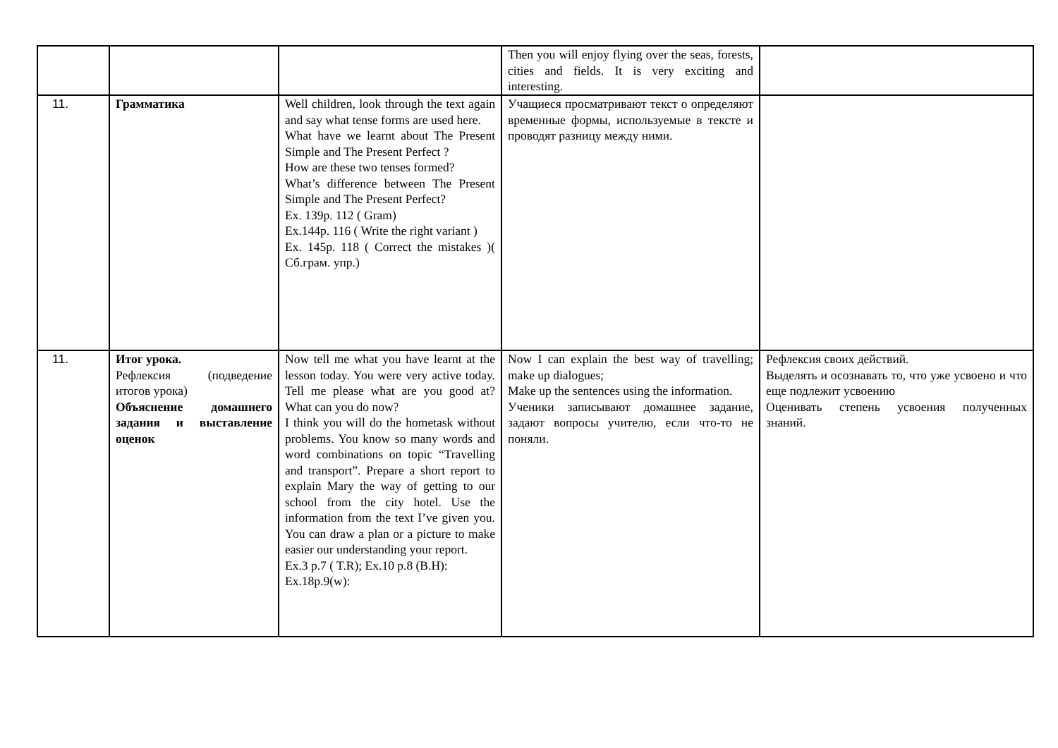| | | | Then you will enjoy flying over the seas, forests, cities and fields. It is very exciting and interesting. | |
| 11. | Грамматика | Well children, look through the text again and say what tense forms are used here. What have we learnt about The Present Simple and The Present Perfect ? How are these two tenses formed? What’s difference between The Present Simple and The Present Perfect? Ex. 139p. 112 ( Gram) Ex.144p. 116 ( Write the right variant ) Ex. 145p. 118 ( Correct the mistakes )( Сб.грам. упр.) | Учащиеся просматривают текст о определяют временные формы, используемые в тексте и проводят разницу между ними. | |
| 11. | Итог урока. Рефлексия (подведение итогов урока) Объяснение домашнего задания и выставление оценок | Now tell me what you have learnt at the lesson today. You were very active today. Tell me please what are you good at? What can you do now? I think you will do the hometask without problems. You know so many words and word combinations on topic “Travelling and transport”. Prepare a short report to explain Mary the way of getting to our school from the city hotel. Use the information from the text I’ve given you. You can draw a plan or a picture to make easier our understanding your report. Ex.3 p.7 ( T.R); Ex.10 p.8 (B.H): Ex.18p.9(w): | Now I can explain the best way of travelling; make up dialogues; Make up the sentences using the information. Ученики записывают домашнее задание, задают вопросы учителю, если что-то не поняли. | Рефлексия своих действий. Выделять и осознавать то, что уже усвоено и что еще подлежит усвоению Оценивать степень усвоения полученных знаний. |